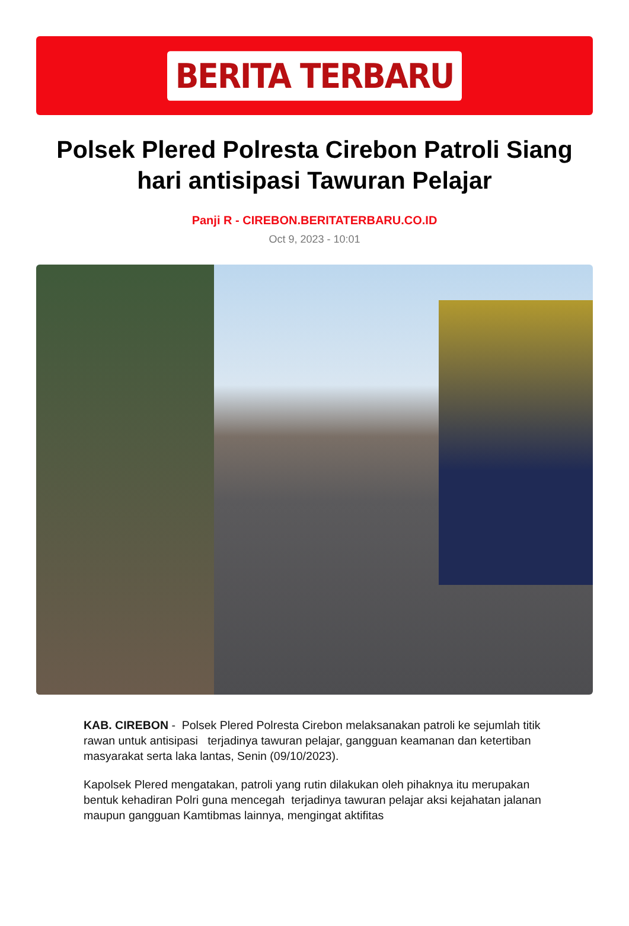BERITA TERBARU
Polsek Plered Polresta Cirebon Patroli Siang hari antisipasi Tawuran Pelajar
Panji R - CIREBON.BERITATERBARU.CO.ID
Oct 9, 2023 - 10:01
KAB. CIREBON - Polsek Plered Polresta Cirebon melaksanakan patroli ke sejumlah titik rawan untuk antisipasi terjadinya tawuran pelajar, gangguan keamanan dan ketertiban masyarakat serta laka lantas, Senin (09/10/2023).
Kapolsek Plered mengatakan, patroli yang rutin dilakukan oleh pihaknya itu merupakan bentuk kehadiran Polri guna mencegah terjadinya tawuran pelajar aksi kejahatan jalanan maupun gangguan Kamtibmas lainnya, mengingat aktifitas